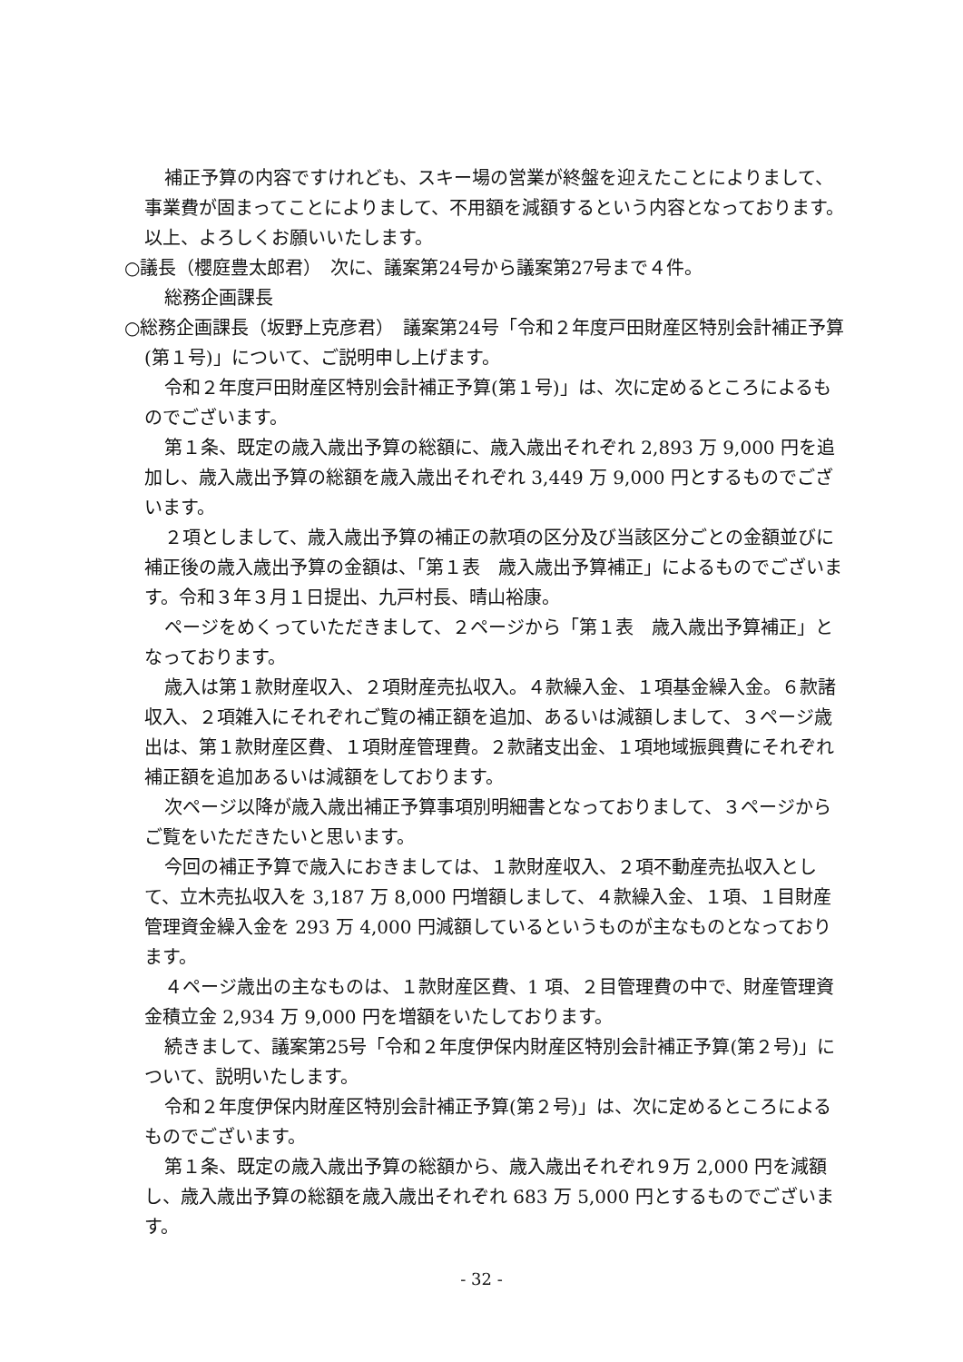補正予算の内容ですけれども、スキー場の営業が終盤を迎えたことによりまして、事業費が固まってことによりまして、不用額を減額するという内容となっております。以上、よろしくお願いいたします。
○議長（櫻庭豊太郎君）　次に、議案第24号から議案第27号まで４件。
総務企画課長
○総務企画課長（坂野上克彦君）　議案第24号「令和２年度戸田財産区特別会計補正予算(第１号)」について、ご説明申し上げます。
令和２年度戸田財産区特別会計補正予算(第１号)」は、次に定めるところによるものでございます。
第１条、既定の歳入歳出予算の総額に、歳入歳出それぞれ 2,893 万 9,000 円を追加し、歳入歳出予算の総額を歳入歳出それぞれ 3,449 万 9,000 円とするものでございます。
２項としまして、歳入歳出予算の補正の款項の区分及び当該区分ごとの金額並びに補正後の歳入歳出予算の金額は、「第１表　歳入歳出予算補正」によるものでございます。令和３年３月１日提出、九戸村長、晴山裕康。
ページをめくっていただきまして、２ページから「第１表　歳入歳出予算補正」となっております。
歳入は第１款財産収入、２項財産売払収入。４款繰入金、１項基金繰入金。６款諸収入、２項雑入にそれぞれご覧の補正額を追加、あるいは減額しまして、３ページ歳出は、第１款財産区費、１項財産管理費。２款諸支出金、１項地域振興費にそれぞれ補正額を追加あるいは減額をしております。
次ページ以降が歳入歳出補正予算事項別明細書となっておりまして、３ページからご覧をいただきたいと思います。
今回の補正予算で歳入におきましては、１款財産収入、２項不動産売払収入として、立木売払収入を 3,187 万 8,000 円増額しまして、４款繰入金、１項、１目財産管理資金繰入金を 293 万 4,000 円減額しているというものが主なものとなっております。
４ページ歳出の主なものは、１款財産区費、1 項、２目管理費の中で、財産管理資金積立金 2,934 万 9,000 円を増額をいたしております。
続きまして、議案第25号「令和２年度伊保内財産区特別会計補正予算(第２号)」について、説明いたします。
令和２年度伊保内財産区特別会計補正予算(第２号)」は、次に定めるところによるものでございます。
第１条、既定の歳入歳出予算の総額から、歳入歳出それぞれ９万 2,000 円を減額し、歳入歳出予算の総額を歳入歳出それぞれ 683 万 5,000 円とするものでございます。
- 32 -